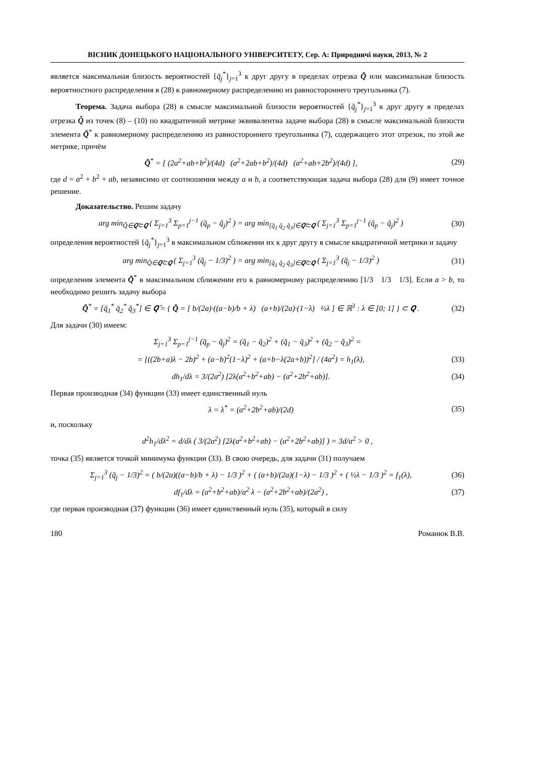ВІСНИК ДОНЕЦЬКОГО НАЦІОНАЛЬНОГО УНІВЕРСИТЕТУ, Сер. А: Природничі науки, 2013, № 2
является максимальная близость вероятностей {q̆<sub>j</sub><sup>*</sup>}<sub>j=1</sub><sup>3</sup> к друг другу в пределах отрезка Q̆ или максимальная близость вероятностного распределения в (28) к равномерному распределению из равностороннего треугольника (7).
Теорема. Задача выбора (28) в смысле максимальной близости вероятностей {q̆<sub>j</sub><sup>*</sup>}<sub>j=1</sub><sup>3</sup> к друг другу в пределах отрезка Q̆ из точек (8) – (10) по квадратичной метрике эквивалентна задаче выбора (28) в смысле максимальной близости элемента Q̆<sup>*</sup> к равномерному распределению из равностороннего треугольника (7), содержащего этот отрезок, по этой же метрике, причём
Q̆<sup>*</sup> = [ (2a<sup>2</sup>+ab+b<sup>2</sup>)/(4d) (a<sup>2</sup>+2ab+b<sup>2</sup>)/(4d) (a<sup>2</sup>+ab+2b<sup>2</sup>)/(4d) ], (29)
где d = a<sup>2</sup> + b<sup>2</sup> + ab, независимо от соотношения между a и b, а соответствующая задача выбора (28) для (9) имеет точное решение.
Доказательство. Решим задачу
arg min<sub>Q̆∈𝑸̆⊂𝑸</sub> ( Σ<sub>j=1</sub><sup>3</sup> Σ<sub>p=1</sub><sup>j−1</sup> (q̆<sub>p</sub> − q̆<sub>j</sub>)<sup>2</sup> ) = arg min<sub>[q̆<sub>1</sub> q̆<sub>2</sub> q̆<sub>3</sub>]∈𝑸̆⊂𝑸</sub> ( Σ<sub>j=1</sub><sup>3</sup> Σ<sub>p=1</sub><sup>j−1</sup> (q̆<sub>p</sub> − q̆<sub>j</sub>)<sup>2</sup> ) (30)
определения вероятностей {q̆<sub>j</sub><sup>*</sup>}<sub>j=1</sub><sup>3</sup> в максимальном сближении их к друг другу в смысле квадратичной метрики и задачу
arg min<sub>Q̆∈𝑸̆⊂𝑸</sub> ( Σ<sub>j=1</sub><sup>3</sup> (q̆<sub>j</sub> − 1/3)<sup>2</sup> ) = arg min<sub>[q̆<sub>1</sub> q̆<sub>2</sub> q̆<sub>3</sub>]∈𝑸̆⊂𝑸</sub> ( Σ<sub>j=1</sub><sup>3</sup> (q̆<sub>j</sub> − 1/3)<sup>2</sup> ) (31)
определения элемента Q̆<sup>*</sup> в максимальном сближении его к равномерному распределению [1/3 1/3 1/3]. Если a > b, то необходимо решить задачу выбора
Q̆<sup>*</sup> = [q̆<sub>1</sub><sup>*</sup> q̆<sub>2</sub><sup>*</sup> q̆<sub>3</sub><sup>*</sup>] ∈ 𝑸̆ = { Q̆ = [ b/(2a)·((a−b)/b + λ) (a+b)/(2a)·(1−λ) ½λ ] ∈ ℝ<sup>3</sup> : λ ∈ [0; 1] } ⊂ 𝑸 . (32)
Для задачи (30) имеем:
Σ<sub>j=1</sub><sup>3</sup> Σ<sub>p=1</sub><sup>j−1</sup> (q̆<sub>p</sub> − q̆<sub>j</sub>)<sup>2</sup> = (q̆<sub>1</sub> − q̆<sub>2</sub>)<sup>2</sup> + (q̆<sub>1</sub> − q̆<sub>3</sub>)<sup>2</sup> + (q̆<sub>2</sub> − q̆<sub>3</sub>)<sup>2</sup> =
= [((2b+a)λ − 2b)<sup>2</sup> + (a−b)<sup>2</sup>(1−λ)<sup>2</sup> + (a+b−λ(2a+b))<sup>2</sup>] / (4a<sup>2</sup>) = h<sub>1</sub>(λ), (33)
dh<sub>1</sub>/dλ = 3/(2a<sup>2</sup>) [2λ(a<sup>2</sup>+b<sup>2</sup>+ab) − (a<sup>2</sup>+2b<sup>2</sup>+ab)]. (34)
Первая производная (34) функции (33) имеет единственный нуль
λ = λ<sup>*</sup> = (a<sup>2</sup>+2b<sup>2</sup>+ab)/(2d) (35)
и, поскольку
d<sup>2</sup>h<sub>1</sub>/dλ<sup>2</sup> = d/dλ ( 3/(2a<sup>2</sup>) [2λ(a<sup>2</sup>+b<sup>2</sup>+ab) − (a<sup>2</sup>+2b<sup>2</sup>+ab)] ) = 3d/a<sup>2</sup> > 0 ,
точка (35) является точкой минимума функции (33). В свою очередь, для задачи (31) получаем
Σ<sub>j=1</sub><sup>3</sup> (q̆<sub>j</sub> − 1/3)<sup>2</sup> = ( b/(2a)((a−b)/b + λ) − 1/3 )<sup>2</sup> + ( (a+b)/(2a)(1−λ) − 1/3 )<sup>2</sup> + ( ½λ − 1/3 )<sup>2</sup> = f<sub>1</sub>(λ), (36)
df<sub>1</sub>/dλ = (a<sup>2</sup>+b<sup>2</sup>+ab)/a<sup>2</sup> λ − (a<sup>2</sup>+2b<sup>2</sup>+ab)/(2a<sup>2</sup>) , (37)
где первая производная (37) функции (36) имеет единственный нуль (35), который в силу
180 Романюк В.В.